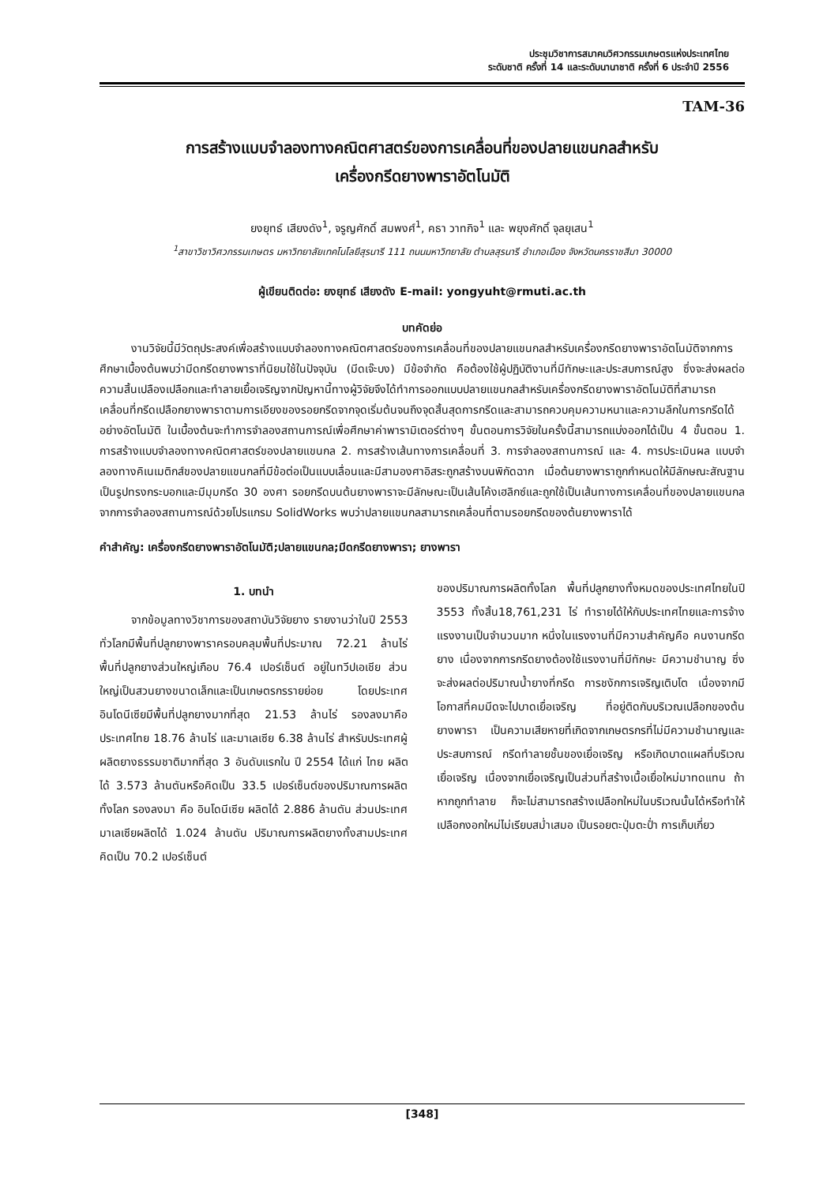ประชุมวิชาการสมาคมวิศวกรรมเกษตรแห่งประเทศไทย
ระดับชาติ ครั้งที่ 14 และระดับนานาชาติ ครั้งที่ 6 ประจำปี 2556
TAM-36
การสร้างแบบจำลองทางคณิตศาสตร์ของการเคลื่อนที่ของปลายแขนกลสำหรับ
เครื่องกรีดยางพาราอัตโนมัติ
ยงยุทธ์ เสียงดัง<sup>1</sup>, จรูญศักดิ์ สมพงศ์<sup>1</sup>, คธา วาทกิจ<sup>1</sup> และ พยุงศักดิ์ จุลยุเสน<sup>1</sup>
<sup>1</sup> สาขาวิชาวิศวกรรมเกษตร มหาวิทยาลัยเทคโนโลยีสุรนารี 111 ถนนมหาวิทยาลัย ตำบลสุรนารี อำเภอเมือง จังหวัดนครราชสีมา 30000
ผู้เขียนติดต่อ: ยงยุทธ์ เสียงดัง E-mail: yongyuht@rmuti.ac.th
บทคัดย่อ
งานวิจัยนี้มีวัตถุประสงค์เพื่อสร้างแบบจำลองทางคณิตศาสตร์ของการเคลื่อนที่ของปลายแขนกลสำหรับเครื่องกรีดยางพาราอัตโนมัติจากการศึกษาเบื้องต้นพบว่ามีดกรีดยางพาราที่นิยมใช้ในปัจจุบัน (มีดเจ๊ะบง) มีข้อจำกัด คือต้องใช้ผู้ปฏิบัติงานที่มีทักษะและประสบการณ์สูง ซึ่งจะส่งผลต่อความสิ้นเปลืองเปลือกและทำลายเยื้อเจริญจากปัญหานี้ทางผู้วิจัยจึงได้ทำการออกแบบปลายแขนกลสำหรับเครื่องกรีดยางพาราอัตโนมัติที่สามารถเคลื่อนที่กรีดเปลือกยางพาราตามการเอียงของรอยกรีดจากจุดเริ่มต้นจนถึงจุดสิ้นสุดการกรีดและสามารถควบคุมความหนาและความลึกในการกรีดได้อย่างอัตโนมัติ ในเบื้องต้นจะทำการจำลองสถานการณ์เพื่อศึกษาค่าพารามิเตอร์ต่างๆ ขั้นตอนการวิจัยในครั้งนี้สามารถแบ่งออกได้เป็น 4 ขั้นตอน 1. การสร้างแบบจำลองทางคณิตศาสตร์ของปลายแขนกล 2. การสร้างเส้นทางการเคลื่อนที่ 3. การจำลองสถานการณ์ และ 4. การประเมินผล แบบจำลองทางคิเนเมติกส์ของปลายแขนกลที่มีข้อต่อเป็นแบบเลื่อนและมีสามองศาอิสระถูกสร้างบนพิกัดฉาก เมื่อต้นยางพาราถูกกำหนดให้มีลักษณะสัณฐานเป็นรูปทรงกระบอกและมีมุมกรีด 30 องศา รอยกรีดบนต้นยางพาราจะมีลักษณะเป็นเส้นโค้งเฮลิกซ์และถูกใช้เป็นเส้นทางการเคลื่อนที่ของปลายแขนกล จากการจำลองสถานการณ์ด้วยโปรแกรม SolidWorks พบว่าปลายแขนกลสามารถเคลื่อนที่ตามรอยกรีดของต้นยางพาราได้
คำสำคัญ: เครื่องกรีดยางพาราอัตโนมัติ;ปลายแขนกล;มีดกรีดยางพารา; ยางพารา
1. บทนำ
จากข้อมูลทางวิชาการของสถาบันวิจัยยาง รายงานว่าในปี 2553 ทั่วโลกมีพื้นที่ปลูกยางพาราครอบคลุมพื้นที่ประมาณ 72.21 ล้านไร่ พื้นที่ปลูกยางส่วนใหญ่เกือบ 76.4 เปอร์เซ็นต์ อยู่ในทวีปเอเชีย ส่วนใหญ่เป็นสวนยางขนาดเล็กและเป็นเกษตรกรรายย่อย โดยประเทศอินโดนีเซียมีพื้นที่ปลูกยางมากที่สุด 21.53 ล้านไร่ รองลงมาคือ ประเทศไทย 18.76 ล้านไร่ และมาเลเซีย 6.38 ล้านไร่ สำหรับประเทศผู้ผลิตยางธรรมชาติมากที่สุด 3 อันดับแรกใน ปี 2554 ได้แก่ ไทย ผลิตได้ 3.573 ล้านตันหรือคิดเป็น 33.5 เปอร์เซ็นต์ของปริมาณการผลิตทั้งโลก รองลงมา คือ อินโดนีเซีย ผลิตได้ 2.886 ล้านตัน ส่วนประเทศมาเลเซียผลิตได้ 1.024 ล้านตัน ปริมาณการผลิตยางทั้งสามประเทศคิดเป็น 70.2 เปอร์เซ็นต์
ของปริมาณการผลิตทั้งโลก พื้นที่ปลูกยางทั้งหมดของประเทศไทยในปี 3553 ทั้งสิ้น18,761,231 ไร่ ทำรายได้ให้กับประเทศไทยและการจ้างแรงงานเป็นจำนวนมาก หนึ่งในแรงงานที่มีความสำคัญคือ คนงานกรีดยาง เนื่องจากการกรีดยางต้องใช้แรงงานที่มีทักษะ มีความชำนาญ ซึ่งจะส่งผลต่อปริมาณน้ำยางที่กรีด การชงักการเจริญเติบโต เนื่องจากมีโอกาสที่คมมีดจะไปบาดเยื่อเจริญ ที่อยู่ติดกับบริเวณเปลือกของต้นยางพารา เป็นความเสียหายที่เกิดจากเกษตรกรที่ไม่มีความชำนาญและประสบการณ์ กรีดทำลายชั้นของเยื่อเจริญ หรือเกิดบาดแผลที่บริเวณเยื่อเจริญ เนื่องจากเยื่อเจริญเป็นส่วนที่สร้างเนื้อเยื่อใหม่มาทดแทน ถ้าหากถูกทำลาย ก็จะไม่สามารถสร้างเปลือกใหม่ในบริเวณนั้นได้หรือทำให้เปลือกงอกใหม่ไม่เรียบสม่ำเสมอ เป็นรอยตะปุ่มตะป่ำ การเก็บเกี่ยว
[348]